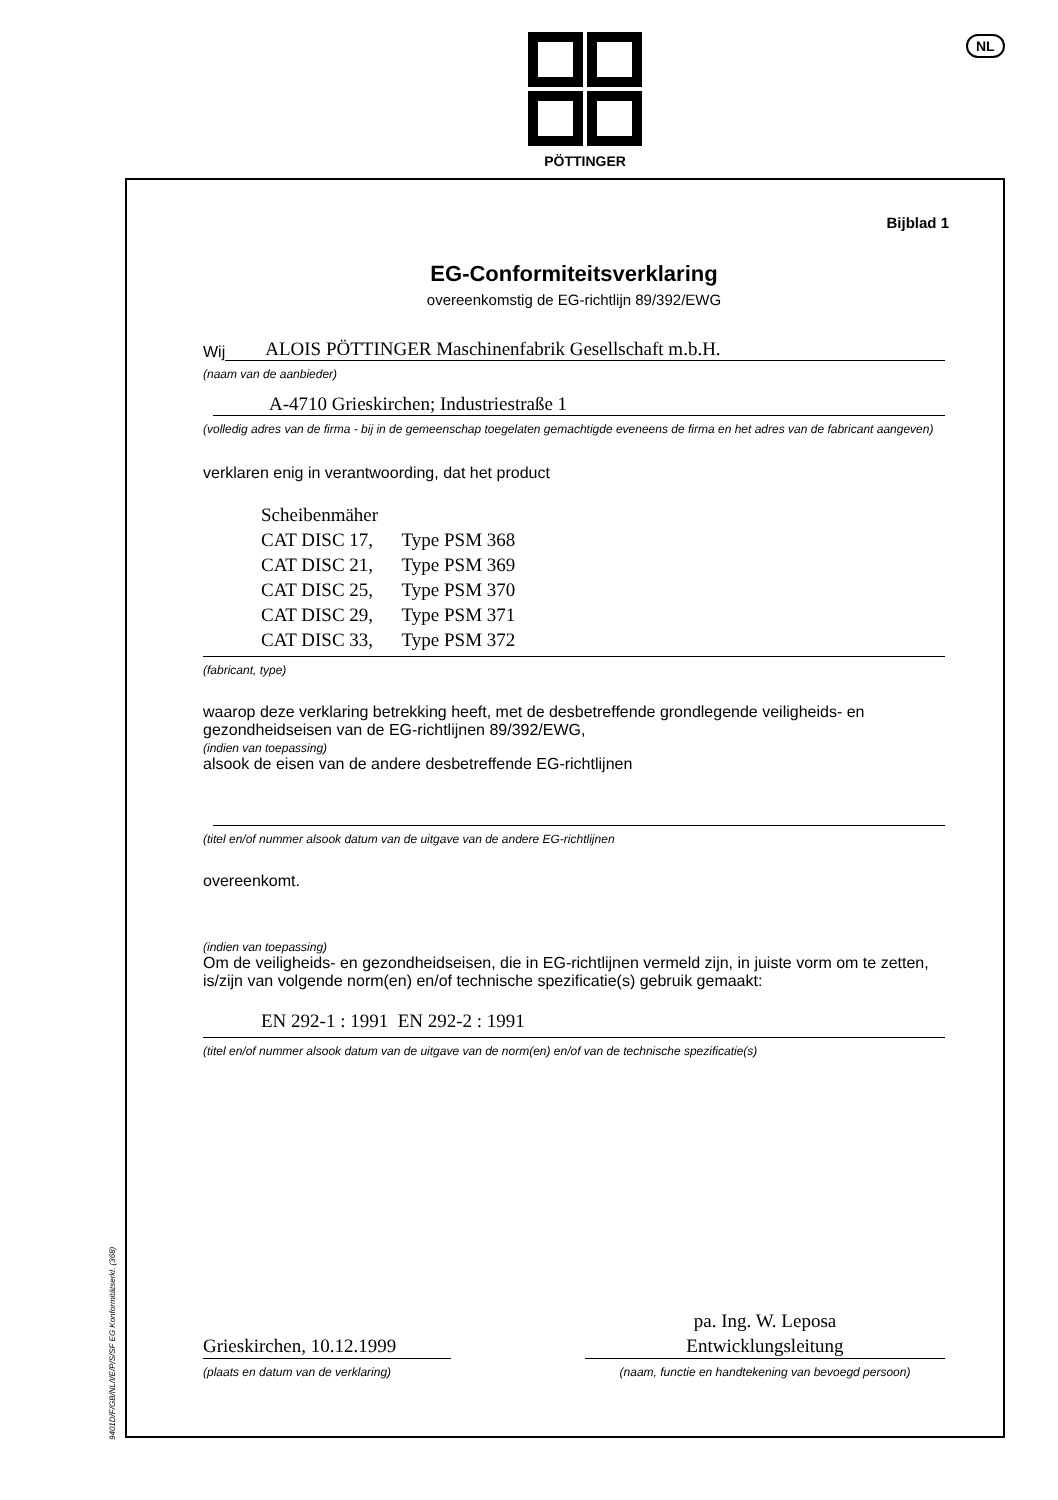PÖTTINGER
NL
Bijblad 1
EG-Conformiteitsverklaring
overeenkomstig de EG-richtlijn 89/392/EWG
Wij
ALOIS PÖTTINGER Maschinenfabrik Gesellschaft m.b.H.
(naam van de aanbieder)
A-4710 Grieskirchen; Industriestraße 1
(volledig adres van de firma - bij in de gemeenschap toegelaten gemachtigde eveneens de firma en het adres van de fabricant aangeven)
verklaren enig in verantwoording, dat het product
Scheibenmäher
CAT DISC 17, Type PSM 368
CAT DISC 21, Type PSM 369
CAT DISC 25, Type PSM 370
CAT DISC 29, Type PSM 371
CAT DISC 33, Type PSM 372
(fabricant, type)
waarop deze verklaring betrekking heeft, met de desbetreffende grondlegende veiligheids- en gezondheidseisen van de EG-richtlijnen 89/392/EWG,
(indien van toepassing)
alsook de eisen van de andere desbetreffende EG-richtlijnen
(titel en/of nummer alsook datum van de uitgave van de andere EG-richtlijnen
overeenkomt.
(indien van toepassing)
Om de veiligheids- en gezondheidseisen, die in EG-richtlijnen vermeld zijn, in juiste vorm om te zetten, is/zijn van volgende norm(en) en/of technische spezificatie(s) gebruik gemaakt:
EN 292-1 : 1991 EN 292-2 : 1991
(titel en/of nummer alsook datum van de uitgave van de norm(en) en/of van de technische spezificatie(s)
Grieskirchen, 10.12.1999
(plaats en datum van de verklaring)
pa. Ing. W. Leposa
Entwicklungsleitung
(naam, functie en handtekening van bevoegd persoon)
9401D/F/GB/NL/I/E/P/S/SF EG Konformitätserkl. (368)